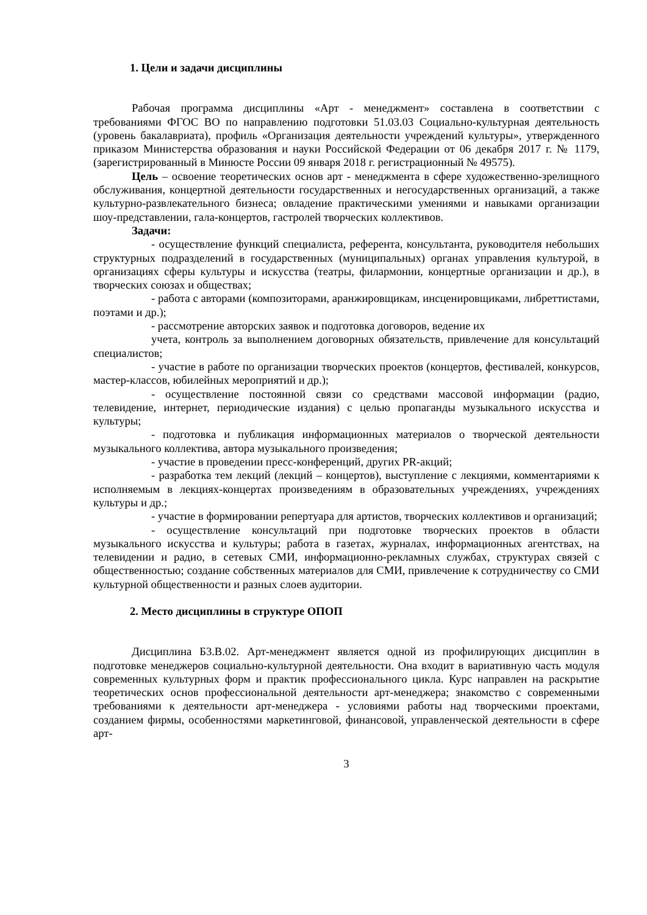1. Цели и задачи дисциплины
Рабочая программа дисциплины «Арт - менеджмент» составлена в соответствии с требованиями ФГОС ВО по направлению подготовки 51.03.03 Социально-культурная деятельность (уровень бакалавриата), профиль «Организация деятельности учреждений культуры», утвержденного приказом Министерства образования и науки Российской Федерации от 06 декабря 2017 г. № 1179, (зарегистрированный в Минюсте России 09 января 2018 г. регистрационный № 49575).
Цель – освоение теоретических основ арт - менеджмента в сфере художественно-зрелищного обслуживания, концертной деятельности государственных и негосударственных организаций, а также культурно-развлекательного бизнеса; овладение практическими умениями и навыками организации шоу-представлении, гала-концертов, гастролей творческих коллективов.
Задачи:
- осуществление функций специалиста, референта, консультанта, руководителя небольших структурных подразделений в государственных (муниципальных) органах управления культурой, в организациях сферы культуры и искусства (театры, филармонии, концертные организации и др.), в творческих союзах и обществах;
- работа с авторами (композиторами, аранжировщикам, инсценировщиками, либреттистами, поэтами и др.);
- рассмотрение авторских заявок и подготовка договоров, ведение их
учета, контроль за выполнением договорных обязательств, привлечение для консультаций специалистов;
- участие в работе по организации творческих проектов (концертов, фестивалей, конкурсов, мастер-классов, юбилейных мероприятий и др.);
- осуществление постоянной связи со средствами массовой информации (радио, телевидение, интернет, периодические издания) с целью пропаганды музыкального искусства и культуры;
- подготовка и публикация информационных материалов о творческой деятельности музыкального коллектива, автора музыкального произведения;
- участие в проведении пресс-конференций, других PR-акций;
- разработка тем лекций (лекций – концертов), выступление с лекциями, комментариями к исполняемым в лекциях-концертах произведениям в образовательных учреждениях, учреждениях культуры и др.;
- участие в формировании репертуара для артистов, творческих коллективов и организаций;
- осуществление консультаций при подготовке творческих проектов в области музыкального искусства и культуры; работа в газетах, журналах, информационных агентствах, на телевидении и радио, в сетевых СМИ, информационно-рекламных службах, структурах связей с общественностью; создание собственных материалов для СМИ, привлечение к сотрудничеству со СМИ культурной общественности и разных слоев аудитории.
2. Место дисциплины в структуре ОПОП
Дисциплина Б3.В.02. Арт-менеджмент является одной из профилирующих дисциплин в подготовке менеджеров социально-культурной деятельности. Она входит в вариативную часть модуля современных культурных форм и практик профессионального цикла. Курс направлен на раскрытие теоретических основ профессиональной деятельности арт-менеджера; знакомство с современными требованиями к деятельности арт-менеджера - условиями работы над творческими проектами, созданием фирмы, особенностями маркетинговой, финансовой, управленческой деятельности в сфере арт-
3